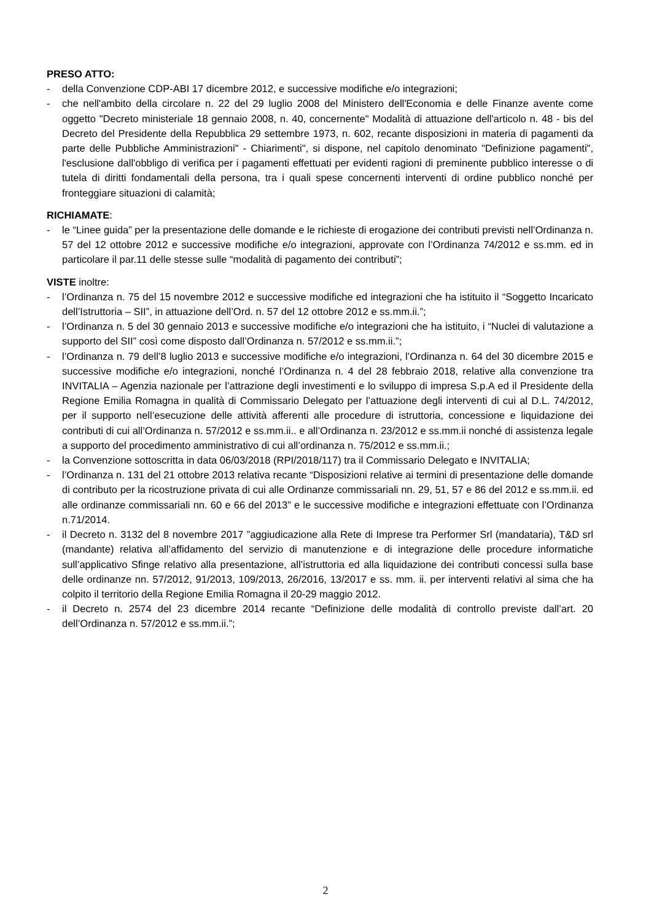PRESO ATTO:
- della Convenzione CDP-ABI 17 dicembre 2012, e successive modifiche e/o integrazioni;
- che nell'ambito della circolare n. 22 del 29 luglio 2008 del Ministero dell'Economia e delle Finanze avente come oggetto "Decreto ministeriale 18 gennaio 2008, n. 40, concernente" Modalità di attuazione dell'articolo n. 48 - bis del Decreto del Presidente della Repubblica 29 settembre 1973, n. 602, recante disposizioni in materia di pagamenti da parte delle Pubbliche Amministrazioni" - Chiarimenti", si dispone, nel capitolo denominato "Definizione pagamenti", l'esclusione dall'obbligo di verifica per i pagamenti effettuati per evidenti ragioni di preminente pubblico interesse o di tutela di diritti fondamentali della persona, tra i quali spese concernenti interventi di ordine pubblico nonché per fronteggiare situazioni di calamità;
RICHIAMATE:
- le “Linee guida” per la presentazione delle domande e le richieste di erogazione dei contributi previsti nell’Ordinanza n. 57 del 12 ottobre 2012 e successive modifiche e/o integrazioni, approvate con l’Ordinanza 74/2012 e ss.mm. ed in particolare il par.11 delle stesse sulle “modalità di pagamento dei contributi”;
VISTE inoltre:
- l’Ordinanza n. 75 del 15 novembre 2012 e successive modifiche ed integrazioni che ha istituito il “Soggetto Incaricato dell’Istruttoria – SII”, in attuazione dell’Ord. n. 57 del 12 ottobre 2012 e ss.mm.ii.”;
- l’Ordinanza n. 5 del 30 gennaio 2013 e successive modifiche e/o integrazioni che ha istituito, i “Nuclei di valutazione a supporto del SII” così come disposto dall’Ordinanza n. 57/2012 e ss.mm.ii.”;
- l’Ordinanza n. 79 dell’8 luglio 2013 e successive modifiche e/o integrazioni, l’Ordinanza n. 64 del 30 dicembre 2015 e successive modifiche e/o integrazioni, nonché l’Ordinanza n. 4 del 28 febbraio 2018, relative alla convenzione tra INVITALIA – Agenzia nazionale per l’attrazione degli investimenti e lo sviluppo di impresa S.p.A ed il Presidente della Regione Emilia Romagna in qualità di Commissario Delegato per l’attuazione degli interventi di cui al D.L. 74/2012, per il supporto nell’esecuzione delle attività afferenti alle procedure di istruttoria, concessione e liquidazione dei contributi di cui all’Ordinanza n. 57/2012 e ss.mm.ii.. e all’Ordinanza n. 23/2012 e ss.mm.ii nonché di assistenza legale a supporto del procedimento amministrativo di cui all’ordinanza n. 75/2012 e ss.mm.ii.;
- la Convenzione sottoscritta in data 06/03/2018 (RPI/2018/117) tra il Commissario Delegato e INVITALIA;
- l’Ordinanza n. 131 del 21 ottobre 2013 relativa recante “Disposizioni relative ai termini di presentazione delle domande di contributo per la ricostruzione privata di cui alle Ordinanze commissariali nn. 29, 51, 57 e 86 del 2012 e ss.mm.ii. ed alle ordinanze commissariali nn. 60 e 66 del 2013” e le successive modifiche e integrazioni effettuate con l’Ordinanza n.71/2014.
- il Decreto n. 3132 del 8 novembre 2017 ”aggiudicazione alla Rete di Imprese tra Performer Srl (mandataria), T&D srl (mandante) relativa all’affidamento del servizio di manutenzione e di integrazione delle procedure informatiche sull’applicativo Sfinge relativo alla presentazione, all’istruttoria ed alla liquidazione dei contributi concessi sulla base delle ordinanze nn. 57/2012, 91/2013, 109/2013, 26/2016, 13/2017 e ss. mm. ii. per interventi relativi al sima che ha colpito il territorio della Regione Emilia Romagna il 20-29 maggio 2012.
- il Decreto n. 2574 del 23 dicembre 2014 recante “Definizione delle modalità di controllo previste dall’art. 20 dell’Ordinanza n. 57/2012 e ss.mm.ii.”;
2